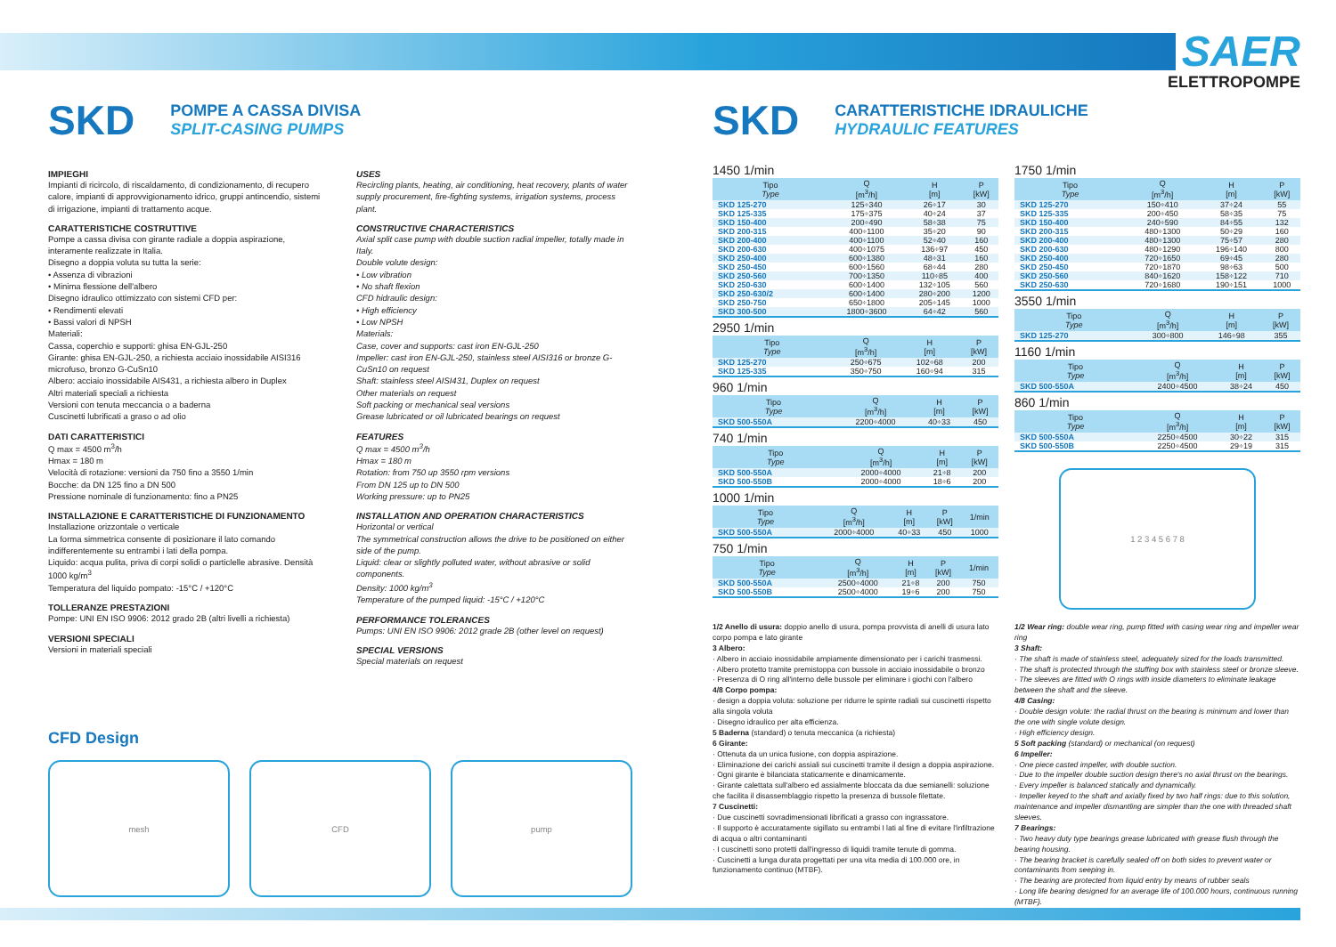SAER
ELETTROPOMPE
SKD
POMPE A CASSA DIVISA
SPLIT-CASING PUMPS
IMPIEGHI
Impianti di ricircolo, di riscaldamento, di condizionamento, di recupero calore, impianti di approvvigionamento idrico, gruppi antincendio, sistemi di irrigazione, impianti di trattamento acque.
CARATTERISTICHE COSTRUTTIVE
Pompe a cassa divisa con girante radiale a doppia aspirazione, interamente realizzate in Italia.
Disegno a doppia voluta su tutta la serie:
• Assenza di vibrazioni
• Minima flessione dell'albero
Disegno idraulico ottimizzato con sistemi CFD per:
• Rendimenti elevati
• Bassi valori di NPSH
Materiali:
Cassa, coperchio e supporti: ghisa EN-GJL-250
Girante: ghisa EN-GJL-250, a richiesta acciaio inossidabile AISI316 microfuso, bronzo G-CuSn10
Albero: acciaio inossidabile AIS431, a richiesta albero in Duplex
Altri materiali speciali a richiesta
Versioni con tenuta meccancia o a baderna
Cuscinetti lubrificati a graso o ad olio
DATI CARATTERISTICI
Q max = 4500 m<sup>3</sup>/h
Hmax = 180 m
Velocità di rotazione: versioni da 750 fino a 3550 1/min
Bocche: da DN 125 fino a DN 500
Pressione nominale di funzionamento: fino a PN25
INSTALLAZIONE E CARATTERISTICHE DI FUNZIONAMENTO
Installazione orizzontale o verticale
La forma simmetrica consente di posizionare il lato comando indifferentemente su entrambi i lati della pompa.
Liquido: acqua pulita, priva di corpi solidi o particlelle abrasive. Densità 1000 kg/m<sup>3</sup>
Temperatura del liquido pompato: -15°C / +120°C
TOLLERANZE PRESTAZIONI
Pompe: UNI EN ISO 9906: 2012 grado 2B (altri livelli a richiesta)
VERSIONI SPECIALI
Versioni in materiali speciali
USES
Recircling plants, heating, air conditioning, heat recovery, plants of water supply procurement, fire-fighting systems, irrigation systems, process plant.
CONSTRUCTIVE CHARACTERISTICS
Axial split case pump with double suction radial impeller, totally made in Italy.
Double volute design:
• Low vibration
• No shaft flexion
CFD hidraulic design:
• High efficiency
• Low NPSH
Materials:
Case, cover and supports: cast iron EN-GJL-250
Impeller: cast iron EN-GJL-250, stainless steel AISI316 or bronze G-CuSn10 on request
Shaft: stainless steel AISI431, Duplex on request
Other materials on request
Soft packing or mechanical seal versions
Grease lubricated or oil lubricated bearings on request
FEATURES
Q max = 4500 m<sup>3</sup>/h
Hmax = 180 m
Rotation: from 750 up 3550 rpm versions
From DN 125 up to DN 500
Working pressure: up to PN25
INSTALLATION AND OPERATION CHARACTERISTICS
Horizontal or vertical
The symmetrical construction allows the drive to be positioned on either side of the pump.
Liquid: clear or slightly polluted water, without abrasive or solid components.
Density: 1000 kg/m<sup>3</sup>
Temperature of the pumped liquid: -15°C / +120°C
PERFORMANCE TOLERANCES
Pumps: UNI EN ISO 9906: 2012 grade 2B (other level on request)
SPECIAL VERSIONS
Special materials on request
CFD Design
mesh CFD pump
SKD
CARATTERISTICHE IDRAULICHE
HYDRAULIC FEATURES
1450 1/min
| Tipo Type | Q [m<sup>3</sup>/h] | H [m] | P [kW] |
| --- | --- | --- | --- |
| SKD 125-270 | 125÷340 | 26÷17 | 30 |
| SKD 125-335 | 175÷375 | 40÷24 | 37 |
| SKD 150-400 | 200÷490 | 58÷38 | 75 |
| SKD 200-315 | 400÷1100 | 35÷20 | 90 |
| SKD 200-400 | 400÷1100 | 52÷40 | 160 |
| SKD 200-630 | 400÷1075 | 136÷97 | 450 |
| SKD 250-400 | 600÷1380 | 48÷31 | 160 |
| SKD 250-450 | 600÷1560 | 68÷44 | 280 |
| SKD 250-560 | 700÷1350 | 110÷85 | 400 |
| SKD 250-630 | 600÷1400 | 132÷105 | 560 |
| SKD 250-630/2 | 600÷1400 | 280÷200 | 1200 |
| SKD 250-750 | 650÷1800 | 205÷145 | 1000 |
| SKD 300-500 | 1800÷3600 | 64÷42 | 560 |
2950 1/min
| Tipo Type | Q [m<sup>3</sup>/h] | H [m] | P [kW] |
| --- | --- | --- | --- |
| SKD 125-270 | 250÷675 | 102÷68 | 200 |
| SKD 125-335 | 350÷750 | 160÷94 | 315 |
960 1/min
| Tipo Type | Q [m<sup>3</sup>/h] | H [m] | P [kW] |
| --- | --- | --- | --- |
| SKD 500-550A | 2200÷4000 | 40÷33 | 450 |
740 1/min
| Tipo Type | Q [m<sup>3</sup>/h] | H [m] | P [kW] |
| --- | --- | --- | --- |
| SKD 500-550A | 2000÷4000 | 21÷8 | 200 |
| SKD 500-550B | 2000÷4000 | 18÷6 | 200 |
1000 1/min
| Tipo Type | Q [m<sup>3</sup>/h] | H [m] | P [kW] | 1/min |
| --- | --- | --- | --- | --- |
| SKD 500-550A | 2000÷4000 | 40÷33 | 450 | 1000 |
750 1/min
| Tipo Type | Q [m<sup>3</sup>/h] | H [m] | P [kW] | 1/min |
| --- | --- | --- | --- | --- |
| SKD 500-550A | 2500÷4000 | 21÷8 | 200 | 750 |
| SKD 500-550B | 2500÷4000 | 19÷6 | 200 | 750 |
1750 1/min
| Tipo Type | Q [m<sup>3</sup>/h] | H [m] | P [kW] |
| --- | --- | --- | --- |
| SKD 125-270 | 150÷410 | 37÷24 | 55 |
| SKD 125-335 | 200÷450 | 58÷35 | 75 |
| SKD 150-400 | 240÷590 | 84÷55 | 132 |
| SKD 200-315 | 480÷1300 | 50÷29 | 160 |
| SKD 200-400 | 480÷1300 | 75÷57 | 280 |
| SKD 200-630 | 480÷1290 | 196÷140 | 800 |
| SKD 250-400 | 720÷1650 | 69÷45 | 280 |
| SKD 250-450 | 720÷1870 | 98÷63 | 500 |
| SKD 250-560 | 840÷1620 | 158÷122 | 710 |
| SKD 250-630 | 720÷1680 | 190÷151 | 1000 |
3550 1/min
| Tipo Type | Q [m<sup>3</sup>/h] | H [m] | P [kW] |
| --- | --- | --- | --- |
| SKD 125-270 | 300÷800 | 146÷98 | 355 |
1160 1/min
| Tipo Type | Q [m<sup>3</sup>/h] | H [m] | P [kW] |
| --- | --- | --- | --- |
| SKD 500-550A | 2400÷4500 | 38÷24 | 450 |
860 1/min
| Tipo Type | Q [m<sup>3</sup>/h] | H [m] | P [kW] |
| --- | --- | --- | --- |
| SKD 500-550A | 2250÷4500 | 30÷22 | 315 |
| SKD 500-550B | 2250÷4500 | 29÷19 | 315 |
1 2 3 4 5 6 7 8
1/2 Anello di usura: doppio anello di usura, pompa provvista di anelli di usura lato corpo pompa e lato girante
3 Albero:
· Albero in acciaio inossidabile ampiamente dimensionato per i carichi trasmessi.
· Albero protetto tramite premistoppa con bussole in acciaio inossidabile o bronzo
· Presenza di O ring all'interno delle bussole per eliminare i giochi con l'albero
4/8 Corpo pompa:
· design a doppia voluta: soluzione per ridurre le spinte radiali sui cuscinetti rispetto alla singola voluta
· Disegno idraulico per alta efficienza.
5 Baderna (standard) o tenuta meccanica (a richiesta)
6 Girante:
· Ottenuta da un unica fusione, con doppia aspirazione.
· Eliminazione dei carichi assiali sui cuscinetti tramite il design a doppia aspirazione.
· Ogni girante è bilanciata staticamente e dinamicamente.
· Girante calettata sull'albero ed assialmente bloccata da due semianelli: soluzione che facilita il disassemblaggio rispetto la presenza di bussole filettate.
7 Cuscinetti:
· Due cuscinetti sovradimensionati librificati a grasso con ingrassatore.
· Il supporto è accuratamente sigillato su entrambi I lati al fine di evitare l'infiltrazione di acqua o altri contaminanti
· I cuscinetti sono protetti dall'ingresso di liquidi tramite tenute di gomma.
· Cuscinetti a lunga durata progettati per una vita media di 100.000 ore, in funzionamento continuo (MTBF).
1/2 Wear ring: double wear ring, pump fitted with casing wear ring and impeller wear ring
3 Shaft:
· The shaft is made of stainless steel, adequately sized for the loads transmitted.
· The shaft is protected through the stuffing box with stainless steel or bronze sleeve.
· The sleeves are fitted with O rings with inside diameters to eliminate leakage between the shaft and the sleeve.
4/8 Casing:
· Double design volute: the radial thrust on the bearing is minimum and lower than the one with single volute design.
· High efficiency design.
5 Soft packing (standard) or mechanical (on request)
6 Impeller:
· One piece casted impeller, with double suction.
· Due to the impeller double suction design there's no axial thrust on the bearings.
· Every impeller is balanced statically and dynamically.
· Impeller keyed to the shaft and axially fixed by two half rings: due to this solution, maintenance and impeller dismantling are simpler than the one with threaded shaft sleeves.
7 Bearings:
· Two heavy duty type bearings grease lubricated with grease flush through the bearing housing.
· The bearing bracket is carefully sealed off on both sides to prevent water or contaminants from seeping in.
· The bearing are protected from liquid entry by means of rubber seals
· Long life bearing designed for an average life of 100.000 hours, continuous running (MTBF).